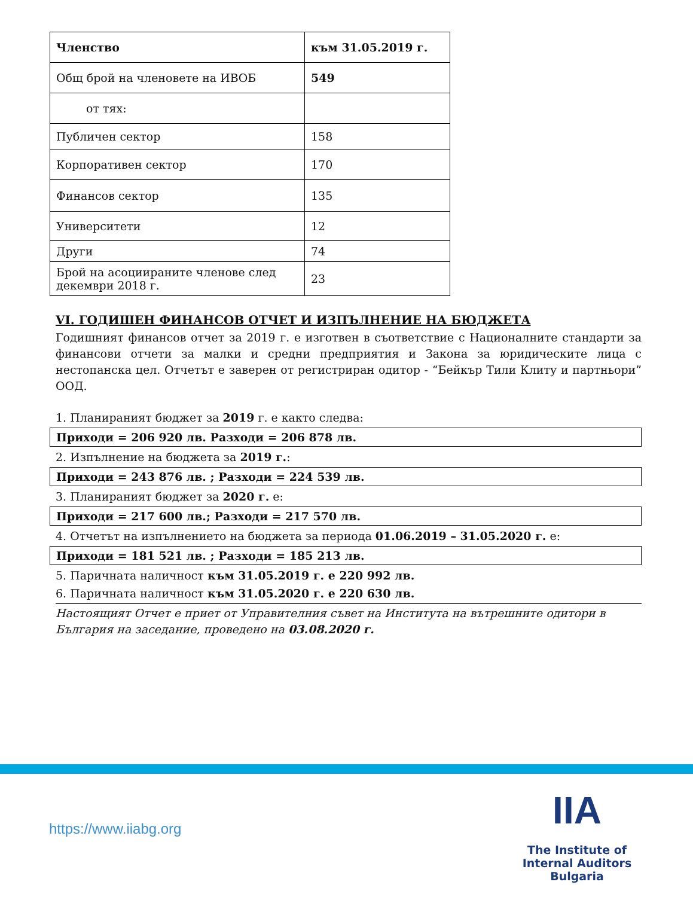| Членство | към 31.05.2019 г. |
| Общ брой на членовете на ИВОБ | 549 |
| от тях: | |
| Публичен сектор | 158 |
| Корпоративен сектор | 170 |
| Финансов сектор | 135 |
| Университети | 12 |
| Други | 74 |
| Брой на асоциираните членове след декември 2018 г. | 23 |
VI. ГОДИШЕН ФИНАНСОВ ОТЧЕТ И ИЗПЪЛНЕНИЕ НА БЮДЖЕТА
Годишният финансов отчет за 2019 г. е изготвен в съответствие с Националните стандарти за финансови отчети за малки и средни предприятия и Закона за юридическите лица с нестопанска цел. Отчетът е заверен от регистриран одитор - “Бейкър Тили Клиту и партньори” ООД.
1. Планираният бюджет за 2019 г. е както следва:
Приходи = 206 920 лв. Разходи = 206 878 лв.
2. Изпълнение на бюджета за 2019 г.:
Приходи = 243 876 лв. ; Разходи = 224 539 лв.
3. Планираният бюджет за 2020 г. е:
Приходи = 217 600 лв.; Разходи = 217 570 лв.
4. Отчетът на изпълнението на бюджета за периода 01.06.2019 – 31.05.2020 г. е:
Приходи = 181 521 лв. ; Разходи = 185 213 лв.
5. Паричната наличност към 31.05.2019 г. е 220 992 лв.
6. Паричната наличност към 31.05.2020 г. е 220 630 лв.
Настоящият Отчет е приет от Управителния съвет на Института на вътрешните одитори в България на заседание, проведено на 03.08.2020 г.
https://www.iiabg.org
IIA
The Institute of
Internal Auditors
Bulgaria